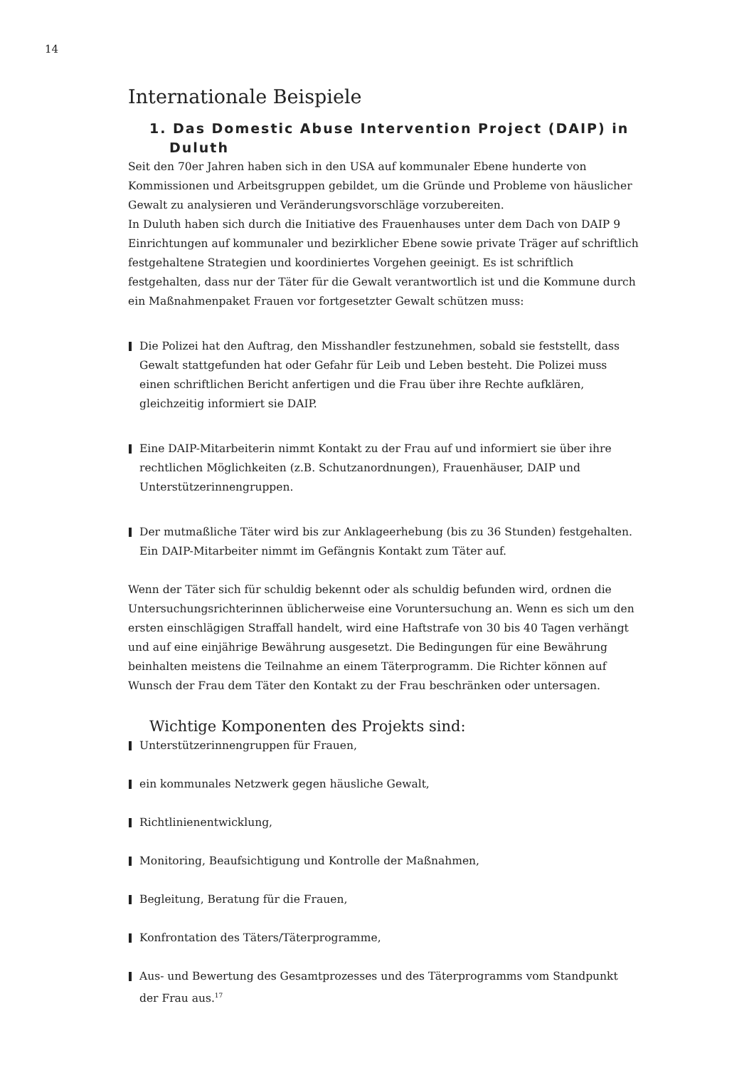14
Internationale Beispiele
1. Das Domestic Abuse Intervention Project (DAIP) in Duluth
Seit den 70er Jahren haben sich in den USA auf kommunaler Ebene hunderte von Kommissionen und Arbeitsgruppen gebildet, um die Gründe und Probleme von häuslicher Gewalt zu analysieren und Veränderungsvorschläge vorzubereiten.
In Duluth haben sich durch die Initiative des Frauenhauses unter dem Dach von DAIP 9 Einrichtungen auf kommunaler und bezirklicher Ebene sowie private Träger auf schriftlich festgehaltene Strategien und koordiniertes Vorgehen geeinigt. Es ist schriftlich festgehalten, dass nur der Täter für die Gewalt verantwortlich ist und die Kommune durch ein Maßnahmenpaket Frauen vor fortgesetzter Gewalt schützen muss:
Die Polizei hat den Auftrag, den Misshandler festzunehmen, sobald sie feststellt, dass Gewalt stattgefunden hat oder Gefahr für Leib und Leben besteht. Die Polizei muss einen schriftlichen Bericht anfertigen und die Frau über ihre Rechte aufklären, gleichzeitig informiert sie DAIP.
Eine DAIP-Mitarbeiterin nimmt Kontakt zu der Frau auf und informiert sie über ihre rechtlichen Möglichkeiten (z.B. Schutzanordnungen), Frauenhäuser, DAIP und Unterstützerinnengruppen.
Der mutmaßliche Täter wird bis zur Anklageerhebung (bis zu 36 Stunden) festgehalten. Ein DAIP-Mitarbeiter nimmt im Gefängnis Kontakt zum Täter auf.
Wenn der Täter sich für schuldig bekennt oder als schuldig befunden wird, ordnen die Untersuchungsrichterinnen üblicherweise eine Voruntersuchung an. Wenn es sich um den ersten einschlägigen Straffall handelt, wird eine Haftstrafe von 30 bis 40 Tagen verhängt und auf eine einjährige Bewährung ausgesetzt. Die Bedingungen für eine Bewährung beinhalten meistens die Teilnahme an einem Täterprogramm. Die Richter können auf Wunsch der Frau dem Täter den Kontakt zu der Frau beschränken oder untersagen.
Wichtige Komponenten des Projekts sind:
Unterstützerinnengruppen für Frauen,
ein kommunales Netzwerk gegen häusliche Gewalt,
Richtlinienentwicklung,
Monitoring, Beaufsichtigung und Kontrolle der Maßnahmen,
Begleitung, Beratung für die Frauen,
Konfrontation des Täters/Täterprogramme,
Aus- und Bewertung des Gesamtprozesses und des Täterprogramms vom Standpunkt der Frau aus.<sup>17</sup>